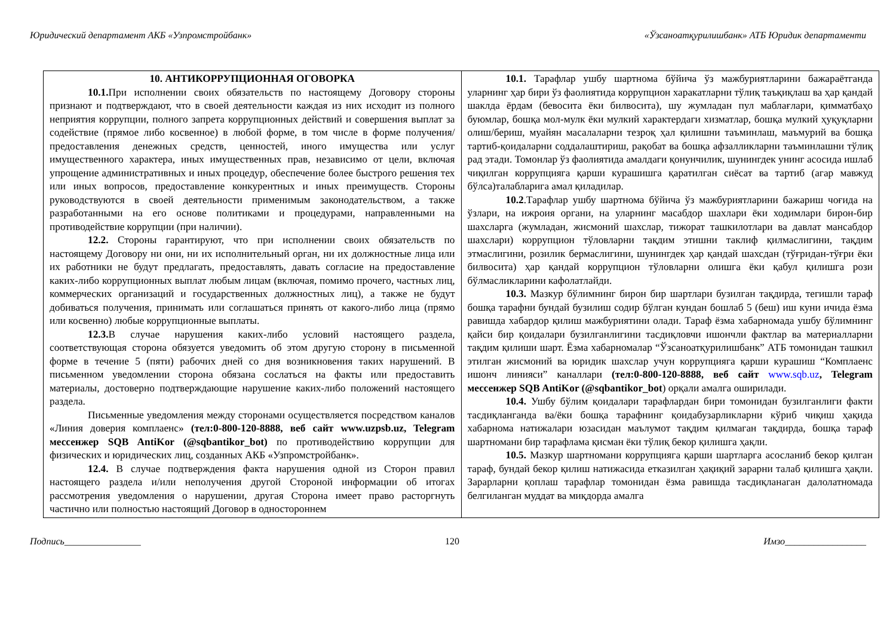Юридический департамент АКБ «Узпромстройбанк» «Ўзсаноатқурилишбанк» АТБ Юридик департаменти
| 10. АНТИКОРРУПЦИОННАЯ ОГОВОРКА 10.1. При исполнении своих обязательств по настоящему Договору стороны признают и подтверждают, что в своей деятельности каждая из них исходит из полного неприятия коррупции, полного запрета коррупционных действий и совершения выплат за содействие (прямое либо косвенное) в любой форме, в том числе в форме получения/предоставления денежных средств, ценностей, иного имущества или услуг имущественного характера, иных имущественных прав, независимо от цели, включая упрощение административных и иных процедур, обеспечение более быстрого решения тех или иных вопросов, предоставление конкурентных и иных преимуществ. Стороны руководствуются в своей деятельности применимым законодательством, а также разработанными на его основе политиками и процедурами, направленными на противодействие коррупции (при наличии). 12.2. Стороны гарантируют, что при исполнении своих обязательств по настоящему Договору ни они, ни их исполнительный орган, ни их должностные лица или их работники не будут предлагать, предоставлять, давать согласие на предоставление каких-либо коррупционных выплат любым лицам (включая, помимо прочего, частных лиц, коммерческих организаций и государственных должностных лиц), а также не будут добиваться получения, принимать или соглашаться принять от какого-либо лица (прямо или косвенно) любые коррупционные выплаты. 12.3. В случае нарушения каких-либо условий настоящего раздела, соответствующая сторона обязуется уведомить об этом другую сторону в письменной форме в течение 5 (пяти) рабочих дней со дня возникновения таких нарушений. В письменном уведомлении сторона обязана сослаться на факты или предоставить материалы, достоверно подтверждающие нарушение каких-либо положений настоящего раздела. Письменные уведомления между сторонами осуществляется посредством каналов «Линия доверия комплаенс» (тел:0-800-120-8888, веб сайт www.uzpsb.uz, Telegram мессенжер SQB AntiKor (@sqbantikor_bot) по противодействию коррупции для физических и юридических лиц, созданных АКБ «Узпромстройбанк». 12.4. В случае подтверждения факта нарушения одной из Сторон правил настоящего раздела и/или неполучения другой Стороной информации об итогах рассмотрения уведомления о нарушении, другая Сторона имеет право расторгнуть частично или полностью настоящий Договор в одностороннем | 10.1. Тарафлар ушбу шартнома бўйича ўз мажбуриятларини бажараётганда уларнинг ҳар бири ўз фаолиятида коррупцион харакатларни тўлиқ таъқиқлаш ва ҳар қандай шаклда ёрдам (бевосита ёки билвосита), шу жумладан пул маблағлари, қимматбаҳо буюмлар, бошқа мол-мулк ёки мулкий характердаги хизматлар, бошқа мулкий ҳуқуқларни олиш/бериш, муайян масалаларни тезроқ ҳал қилишни таъминлаш, маъмурий ва бошқа тартиб-қоидаларни соддалаштириш, рақобат ва бошқа афзалликларни таъминлашни тўлиқ рад этади. Томонлар ўз фаолиятида амалдаги қонунчилик, шунингдек унинг асосида ишлаб чиқилган коррупцияга қарши курашишга қаратилган сиёсат ва тартиб (агар мавжуд бўлса)талабларига амал қиладилар. 10.2 .Тарафлар ушбу шартнома бўйича ўз мажбуриятларини бажариш чоғида на ўзлари, на ижроия органи, на уларнинг масабдор шахлари ёки ходимлари бирон-бир шахсларга (жумладан, жисмоний шахслар, тижорат ташкилотлари ва давлат мансабдор шахслари) коррупцион тўловларни тақдим этишни таклиф қилмаслигини, тақдим этмаслигини, розилик бермаслигини, шунингдек ҳар қандай шахсдан (тўғридан-тўғри ёки билвосита) ҳар қандай коррупцион тўловларни олишга ёки қабул қилишга рози бўлмасликларини кафолатлайди. 10.3. Мазкур бўлимнинг бирон бир шартлари бузилган тақдирда, тегишли тараф бошқа тарафни бундай бузилиш содир бўлган кундан бошлаб 5 (беш) иш куни ичида ёзма равишда хабардор қилиш мажбуриятини олади. Тараф ёзма хабарномада ушбу бўлимнинг қайси бир қоидалари бузилганлигини тасдиқловчи ишончли фактлар ва материалларни тақдим қилиши шарт. Ёзма хабарномалар “Ўзсаноатқурилишбанк” АТБ томонидан ташкил этилган жисмоний ва юридик шахслар учун коррупцияга қарши курашиш “Комплаенс ишонч линияси” каналлари (тел:0-800-120-8888, веб сайт www.sqb.uz , Telegram мессенжер SQB AntiKor (@sqbantikor_bot ) орқали амалга оширилади. 10.4. Ушбу бўлим қоидалари тарафлардан бири томонидан бузилганлиги факти тасдиқланганда ва/ёки бошқа тарафнинг қоидабузарликларни кўриб чиқиш ҳақида хабарнома натижалари юзасидан маълумот тақдим қилмаган тақдирда, бошқа тараф шартномани бир тарафлама қисман ёки тўлиқ бекор қилишга ҳақли. 10.5. Мазкур шартномани коррупцияга қарши шартларга асосланиб бекор қилган тараф, бундай бекор қилиш натижасида етказилган ҳақиқий зарарни талаб қилишга ҳақли. Зарарларни қоплаш тарафлар томонидан ёзма равишда тасдиқланаган далолатномада белгиланган муддат ва миқдорда амалга |
Подпись________________ 120 Имзо_________________